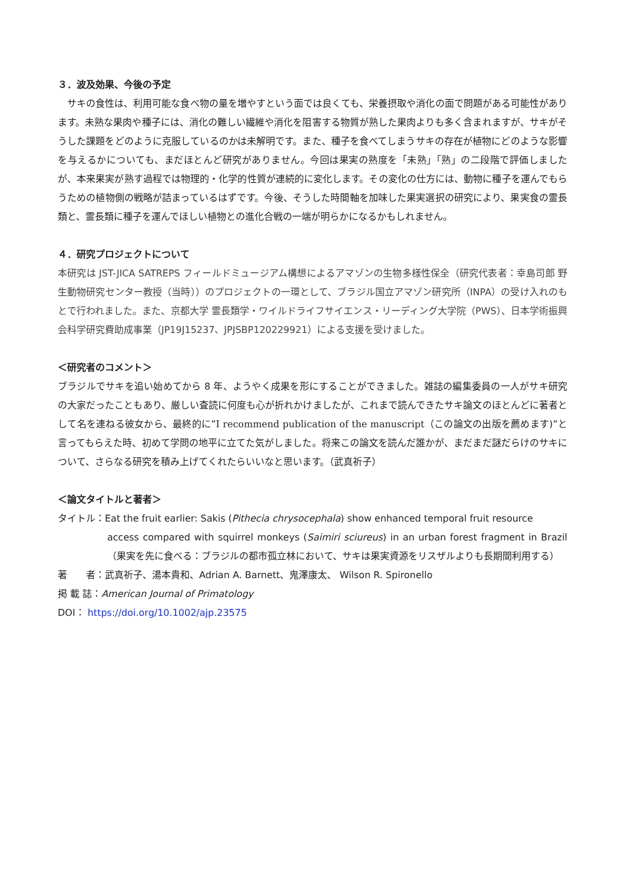３．波及効果、今後の予定
　サキの食性は、利用可能な食べ物の量を増やすという面では良くても、栄養摂取や消化の面で問題がある可能性があります。未熟な果肉や種子には、消化の難しい繊維や消化を阻害する物質が熟した果肉よりも多く含まれますが、サキがそうした課題をどのように克服しているのかは未解明です。また、種子を食べてしまうサキの存在が植物にどのような影響を与えるかについても、まだほとんど研究がありません。今回は果実の熟度を「未熟」「熟」の二段階で評価しましたが、本来果実が熟す過程では物理的・化学的性質が連続的に変化します。その変化の仕方には、動物に種子を運んでもらうための植物側の戦略が詰まっているはずです。今後、そうした時間軸を加味した果実選択の研究により、果実食の霊長類と、霊長類に種子を運んでほしい植物との進化合戦の一端が明らかになるかもしれません。
４．研究プロジェクトについて
本研究は JST-JICA SATREPS フィールドミュージアム構想によるアマゾンの生物多様性保全（研究代表者：幸島司郎 野生動物研究センター教授（当時））のプロジェクトの一環として、ブラジル国立アマゾン研究所（INPA）の受け入れのもとで行われました。また、京都大学 霊長類学・ワイルドライフサイエンス・リーディング大学院（PWS）、日本学術振興会科学研究費助成事業（JP19J15237、JPJSBP120229921）による支援を受けました。
＜研究者のコメント＞
ブラジルでサキを追い始めてから 8 年、ようやく成果を形にすることができました。雑誌の編集委員の一人がサキ研究の大家だったこともあり、厳しい査読に何度も心が折れかけましたが、これまで読んできたサキ論文のほとんどに著者として名を連ねる彼女から、最終的に”I recommend publication of the manuscript（この論文の出版を薦めます)”と言ってもらえた時、初めて学問の地平に立てた気がしました。将来この論文を読んだ誰かが、まだまだ謎だらけのサキについて、さらなる研究を積み上げてくれたらいいなと思います。（武真祈子）
＜論文タイトルと著者＞
タイトル：Eat the fruit earlier: Sakis (Pithecia chrysocephala) show enhanced temporal fruit resource
access compared with squirrel monkeys (Saimiri sciureus) in an urban forest fragment in Brazil（果実を先に食べる：ブラジルの都市孤立林において、サキは果実資源をリスザルよりも長期間利用する）
著　　者：武真祈子、湯本貴和、Adrian A. Barnett、鬼澤康太、 Wilson R. Spironello
掲 載 誌：American Journal of Primatology
DOI： https://doi.org/10.1002/ajp.23575